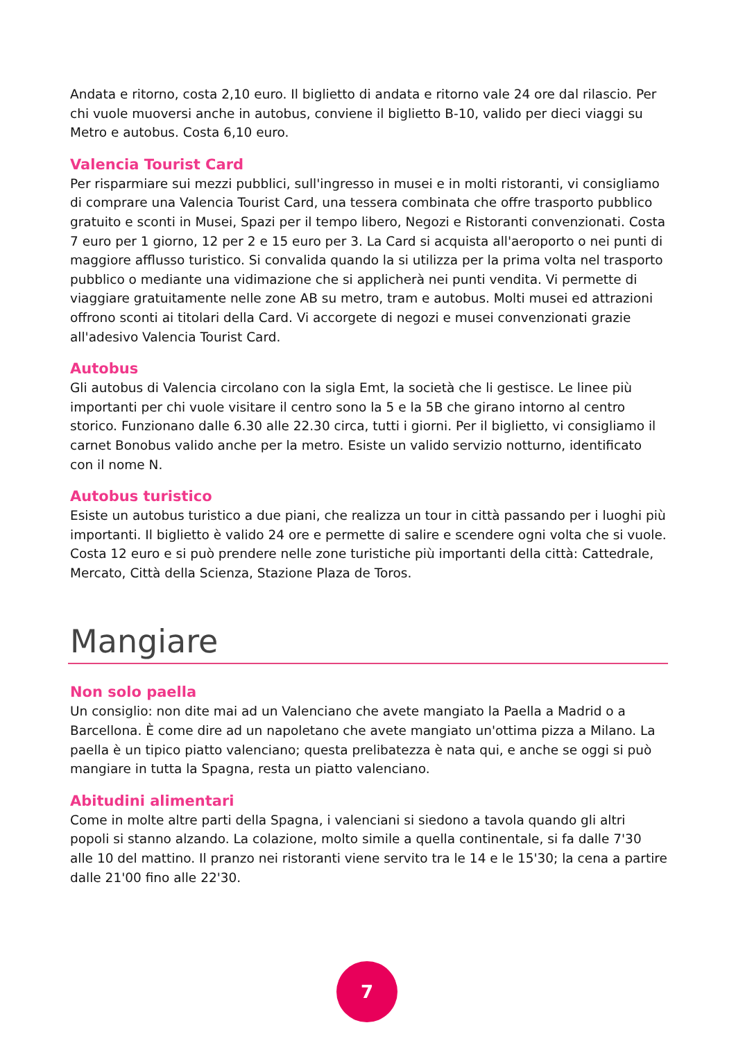Andata e ritorno, costa 2,10 euro. Il biglietto di andata e ritorno vale 24 ore dal rilascio. Per chi vuole muoversi anche in autobus, conviene il biglietto B-10, valido per dieci viaggi su Metro e autobus. Costa 6,10 euro.
Valencia Tourist Card
Per risparmiare sui mezzi pubblici, sull'ingresso in musei e in molti ristoranti, vi consigliamo di comprare una Valencia Tourist Card, una tessera combinata che offre trasporto pubblico gratuito e sconti in Musei, Spazi per il tempo libero, Negozi e Ristoranti convenzionati. Costa 7 euro per 1 giorno, 12 per 2 e 15 euro per 3. La Card si acquista all'aeroporto o nei punti di maggiore afflusso turistico. Si convalida quando la si utilizza per la prima volta nel trasporto pubblico o mediante una vidimazione che si applicherà nei punti vendita. Vi permette di viaggiare gratuitamente nelle zone AB su metro, tram e autobus. Molti musei ed attrazioni offrono sconti ai titolari della Card. Vi accorgete di negozi e musei convenzionati grazie all'adesivo Valencia Tourist Card.
Autobus
Gli autobus di Valencia circolano con la sigla Emt, la società che li gestisce. Le linee più importanti per chi vuole visitare il centro sono la 5 e la 5B che girano intorno al centro storico. Funzionano dalle 6.30 alle 22.30 circa, tutti i giorni. Per il biglietto, vi consigliamo il carnet Bonobus valido anche per la metro. Esiste un valido servizio notturno, identificato con il nome N.
Autobus turistico
Esiste un autobus turistico a due piani, che realizza un tour in città passando per i luoghi più importanti. Il biglietto è valido 24 ore e permette di salire e scendere ogni volta che si vuole. Costa 12 euro e si può prendere nelle zone turistiche più importanti della città: Cattedrale, Mercato, Città della Scienza, Stazione Plaza de Toros.
Mangiare
Non solo paella
Un consiglio: non dite mai ad un Valenciano che avete mangiato la Paella a Madrid o a Barcellona. È come dire ad un napoletano che avete mangiato un'ottima pizza a Milano. La paella è un tipico piatto valenciano; questa prelibatezza è nata qui, e anche se oggi si può mangiare in tutta la Spagna, resta un piatto valenciano.
Abitudini alimentari
Come in molte altre parti della Spagna, i valenciani si siedono a tavola quando gli altri popoli si stanno alzando. La colazione, molto simile a quella continentale, si fa dalle 7'30 alle 10 del mattino. Il pranzo nei ristoranti viene servito tra le 14 e le 15'30; la cena a partire dalle 21'00 fino alle 22'30.
7